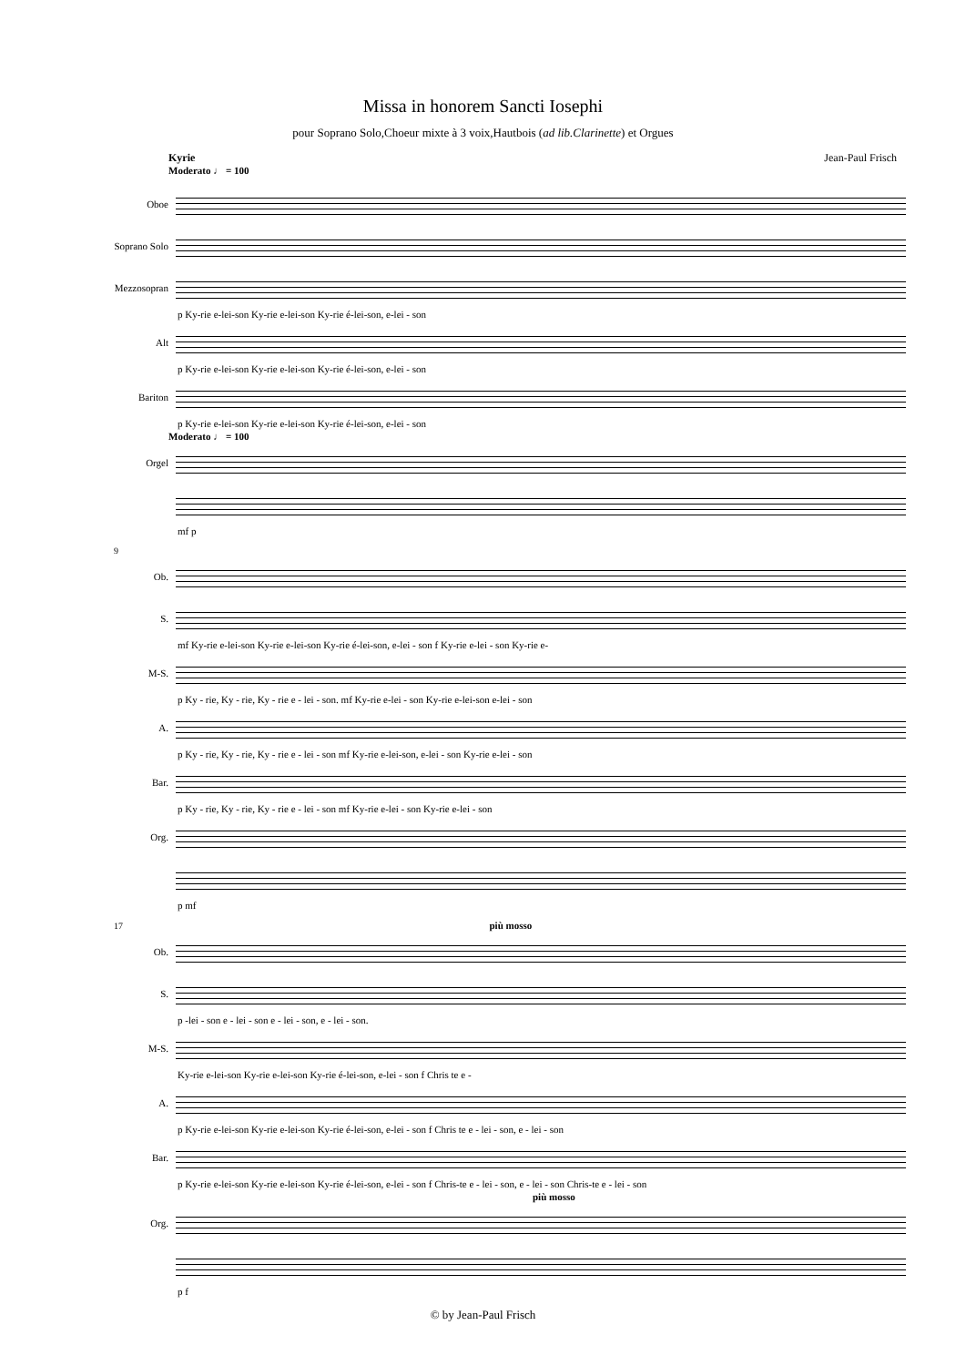Missa in honorem Sancti Iosephi
pour Soprano Solo,Choeur mixte à 3 voix,Hautbois (ad lib.Clarinette) et Orgues
Kyrie Jean-Paul Frisch
Moderato ♩ = 100
Oboe
Soprano Solo
Mezzosopran
p Ky-rie e-lei-son Ky-rie e-lei-son Ky-rie é-lei-son, e-lei - son
Alt
p Ky-rie e-lei-son Ky-rie e-lei-son Ky-rie é-lei-son, e-lei - son
Bariton
p Ky-rie e-lei-son Ky-rie e-lei-son Ky-rie é-lei-son, e-lei - son
Moderato ♩ = 100
Orgel
mf p
9
Ob.
S.
mf Ky-rie e-lei-son Ky-rie e-lei-son Ky-rie é-lei-son, e-lei - son f Ky-rie e-lei - son Ky-rie e-
M-S.
p Ky - rie, Ky - rie, Ky - rie e - lei - son. mf Ky-rie e-lei - son Ky-rie e-lei-son e-lei - son
A.
p Ky - rie, Ky - rie, Ky - rie e - lei - son mf Ky-rie e-lei-son, e-lei - son Ky-rie e-lei - son
Bar.
p Ky - rie, Ky - rie, Ky - rie e - lei - son mf Ky-rie e-lei - son Ky-rie e-lei - son
Org.
p mf
17 più mosso
Ob.
S.
p -lei - son e - lei - son e - lei - son, e - lei - son.
M-S.
Ky-rie e-lei-son Ky-rie e-lei-son Ky-rie é-lei-son, e-lei - son f Chris te e -
A.
p Ky-rie e-lei-son Ky-rie e-lei-son Ky-rie é-lei-son, e-lei - son f Chris te e - lei - son, e - lei - son
Bar.
p Ky-rie e-lei-son Ky-rie e-lei-son Ky-rie é-lei-son, e-lei - son f Chris-te e - lei - son, e - lei - son Chris-te e - lei - son
più mosso
Org.
p f
© by Jean-Paul Frisch